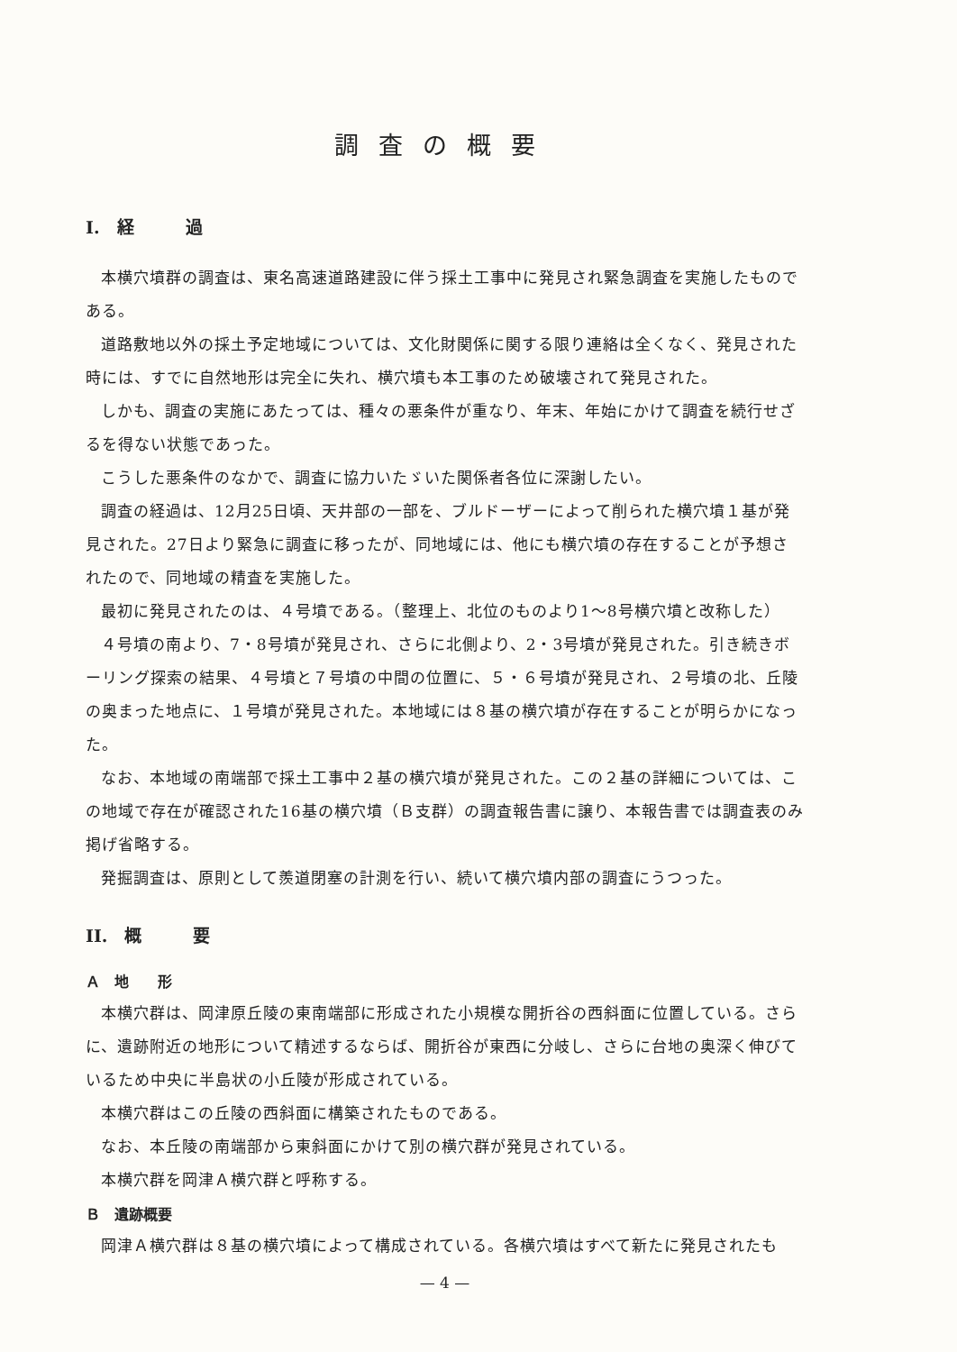調査の概要
I.　経　　　過
本横穴墳群の調査は、東名高速道路建設に伴う採土工事中に発見され緊急調査を実施したものである。
道路敷地以外の採土予定地域については、文化財関係に関する限り連絡は全くなく、発見された時には、すでに自然地形は完全に失れ、横穴墳も本工事のため破壊されて発見された。
しかも、調査の実施にあたっては、種々の悪条件が重なり、年末、年始にかけて調査を続行せざるを得ない状態であった。
こうした悪条件のなかで、調査に協力いたゞいた関係者各位に深謝したい。
調査の経過は、12月25日頃、天井部の一部を、ブルドーザーによって削られた横穴墳１基が発見された。27日より緊急に調査に移ったが、同地域には、他にも横穴墳の存在することが予想されたので、同地域の精査を実施した。
最初に発見されたのは、４号墳である。（整理上、北位のものより1〜8号横穴墳と改称した）
４号墳の南より、7・8号墳が発見され、さらに北側より、2・3号墳が発見された。引き続きボーリング探索の結果、４号墳と７号墳の中間の位置に、５・６号墳が発見され、２号墳の北、丘陵の奥まった地点に、１号墳が発見された。本地域には８基の横穴墳が存在することが明らかになった。
なお、本地域の南端部で採土工事中２基の横穴墳が発見された。この２基の詳細については、この地域で存在が確認された16基の横穴墳（Ｂ支群）の調査報告書に譲り、本報告書では調査表のみ掲げ省略する。
発掘調査は、原則として羨道閉塞の計測を行い、続いて横穴墳内部の調査にうつった。
II.　概　　　要
Ａ　地　　形
本横穴群は、岡津原丘陵の東南端部に形成された小規模な開折谷の西斜面に位置している。さらに、遺跡附近の地形について精述するならば、開折谷が東西に分岐し、さらに台地の奥深く伸びているため中央に半島状の小丘陵が形成されている。
本横穴群はこの丘陵の西斜面に構築されたものである。
なお、本丘陵の南端部から東斜面にかけて別の横穴群が発見されている。
本横穴群を岡津Ａ横穴群と呼称する。
Ｂ　遺跡概要
岡津Ａ横穴群は８基の横穴墳によって構成されている。各横穴墳はすべて新たに発見されたも
— 4 —